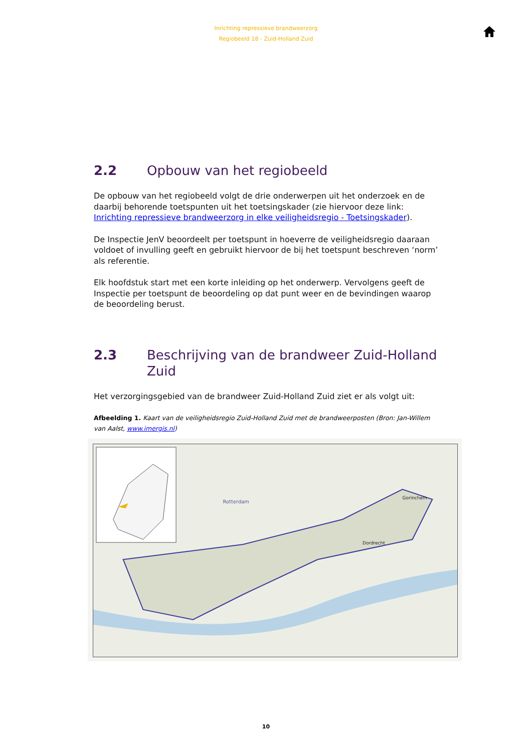Inrichting repressieve brandweerzorg
Regiobeeld 18 - Zuid-Holland Zuid
2.2 Opbouw van het regiobeeld
De opbouw van het regiobeeld volgt de drie onderwerpen uit het onderzoek en de daarbij behorende toetspunten uit het toetsingskader (zie hiervoor deze link: Inrichting repressieve brandweerzorg in elke veiligheidsregio - Toetsingskader).
De Inspectie JenV beoordeelt per toetspunt in hoeverre de veiligheidsregio daaraan voldoet of invulling geeft en gebruikt hiervoor de bij het toetspunt beschreven ‘norm’ als referentie.
Elk hoofdstuk start met een korte inleiding op het onderwerp. Vervolgens geeft de Inspectie per toetspunt de beoordeling op dat punt weer en de bevindingen waarop de beoordeling berust.
2.3 Beschrijving van de brandweer Zuid-Holland Zuid
Het verzorgingsgebied van de brandweer Zuid-Holland Zuid ziet er als volgt uit:
Afbeelding 1. Kaart van de veiligheidsregio Zuid-Holland Zuid met de brandweerposten (Bron: Jan-Willem van Aalst, www.imergis.nl)
Rotterdam
Dordrecht
Gorinchem
10